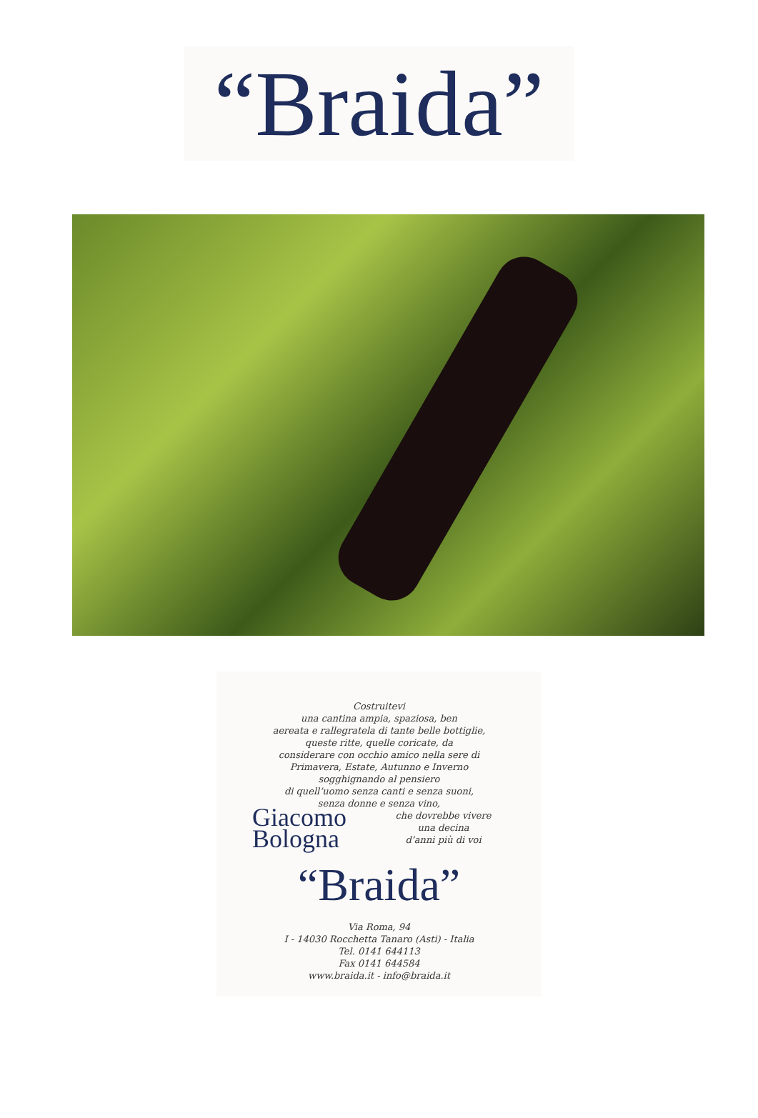“Braida”
Costruitevi
una cantina ampia, spaziosa, ben
aereata e rallegratela di tante belle bottiglie,
queste ritte, quelle coricate, da
considerare con occhio amico nella sere di
Primavera, Estate, Autunno e Inverno
sogghignando al pensiero
di quell’uomo senza canti e senza suoni,
senza donne e senza vino,
che dovrebbe vivere
una decina
d’anni più di voi
Giacomo
Bologna
“Braida”
Via Roma, 94
I - 14030 Rocchetta Tanaro (Asti) - Italia
Tel. 0141 644113
Fax 0141 644584
www.braida.it - info@braida.it